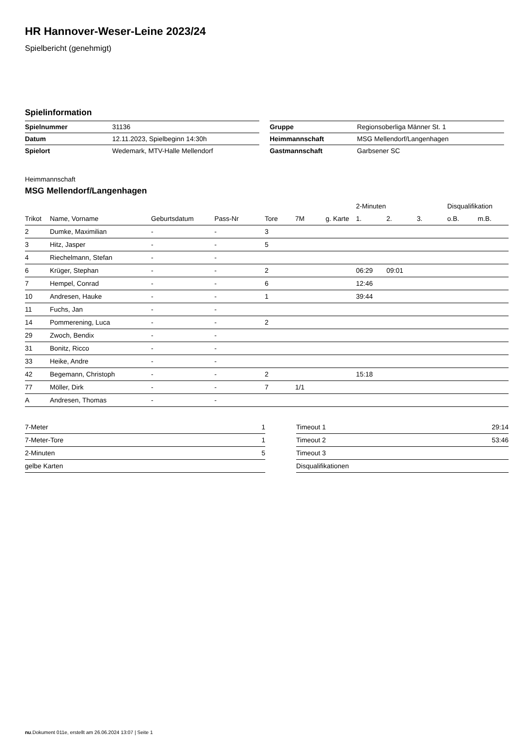HR Hannover-Weser-Leine 2023/24
Spielbericht (genehmigt)
Spielinformation
| Spielnummer | 31136 |
| Datum | 12.11.2023, Spielbeginn 14:30h |
| Spielort | Wedemark, MTV-Halle Mellendorf |
| Gruppe | Regionsoberliga Männer St. 1 |
| Heimmannschaft | MSG Mellendorf/Langenhagen |
| Gastmannschaft | Garbsener SC |
Heimmannschaft
MSG Mellendorf/Langenhagen
| | | | | | | | 2-Minuten | | | Disqualifikation | |
| --- | --- | --- | --- | --- | --- | --- | --- | --- | --- | --- | --- |
| Trikot | Name, Vorname | Geburtsdatum | Pass-Nr | Tore | 7M | g. Karte | 1. | 2. | 3. | o.B. | m.B. |
| 2 | Dumke, Maximilian | - | - | 3 | | | | | | | |
| 3 | Hitz, Jasper | - | - | 5 | | | | | | | |
| 4 | Riechelmann, Stefan | - | - | | | | | | | | |
| 6 | Krüger, Stephan | - | - | 2 | | | 06:29 | 09:01 | | | |
| 7 | Hempel, Conrad | - | - | 6 | | | 12:46 | | | | |
| 10 | Andresen, Hauke | - | - | 1 | | | 39:44 | | | | |
| 11 | Fuchs, Jan | - | - | | | | | | | | |
| 14 | Pommerening, Luca | - | - | 2 | | | | | | | |
| 29 | Zwoch, Bendix | - | - | | | | | | | | |
| 31 | Bonitz, Ricco | - | - | | | | | | | | |
| 33 | Heike, Andre | - | - | | | | | | | | |
| 42 | Begemann, Christoph | - | - | 2 | | | 15:18 | | | | |
| 77 | Möller, Dirk | - | - | 7 | 1/1 | | | | | | |
| A | Andresen, Thomas | - | - | | | | | | | | |
| 7-Meter | 1 |
| 7-Meter-Tore | 1 |
| 2-Minuten | 5 |
| gelbe Karten | |
| Timeout 1 | 29:14 |
| Timeout 2 | 53:46 |
| Timeout 3 | |
| Disqualifikationen | |
nu.Dokument 011e, erstellt am 26.06.2024 13:07 | Seite 1